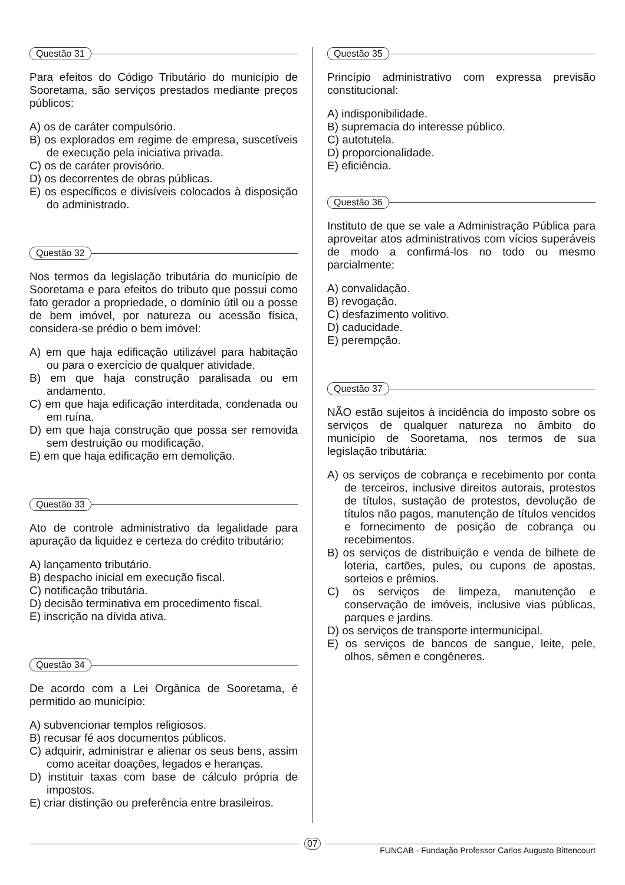Questão 31
Para efeitos do Código Tributário do município de Sooretama, são serviços prestados mediante preços públicos:
A) os de caráter compulsório.
B) os explorados em regime de empresa, suscetíveis de execução pela iniciativa privada.
C) os de caráter provisório.
D) os decorrentes de obras públicas.
E) os específicos e divisíveis colocados à disposição do administrado.
Questão 32
Nos termos da legislação tributária do município de Sooretama e para efeitos do tributo que possui como fato gerador a propriedade, o domínio útil ou a posse de bem imóvel, por natureza ou acessão física, considera-se prédio o bem imóvel:
A) em que haja edificação utilizável para habitação ou para o exercício de qualquer atividade.
B) em que haja construção paralisada ou em andamento.
C) em que haja edificação interditada, condenada ou em ruína.
D) em que haja construção que possa ser removida sem destruição ou modificação.
E) em que haja edificação em demolição.
Questão 33
Ato de controle administrativo da legalidade para apuração da liquidez e certeza do crédito tributário:
A) lançamento tributário.
B) despacho inicial em execução fiscal.
C) notificação tributária.
D) decisão terminativa em procedimento fiscal.
E) inscrição na dívida ativa.
Questão 34
De acordo com a Lei Orgânica de Sooretama, é permitido ao município:
A) subvencionar templos religiosos.
B) recusar fé aos documentos públicos.
C) adquirir, administrar e alienar os seus bens, assim como aceitar doações, legados e heranças.
D) instituir taxas com base de cálculo própria de impostos.
E) criar distinção ou preferência entre brasileiros.
Questão 35
Princípio administrativo com expressa previsão constitucional:
A) indisponibilidade.
B) supremacia do interesse público.
C) autotutela.
D) proporcionalidade.
E) eficiência.
Questão 36
Instituto de que se vale a Administração Pública para aproveitar atos administrativos com vícios superáveis de modo a confirmá-los no todo ou mesmo parcialmente:
A) convalidação.
B) revogação.
C) desfazimento volitivo.
D) caducidade.
E) perempção.
Questão 37
NÃO estão sujeitos à incidência do imposto sobre os serviços de qualquer natureza no âmbito do município de Sooretama, nos termos de sua legislação tributária:
A) os serviços de cobrança e recebimento por conta de terceiros, inclusive direitos autorais, protestos de títulos, sustação de protestos, devolução de títulos não pagos, manutenção de títulos vencidos e fornecimento de posição de cobrança ou recebimentos.
B) os serviços de distribuição e venda de bilhete de loteria, cartões, pules, ou cupons de apostas, sorteios e prêmios.
C) os serviços de limpeza, manutenção e conservação de imóveis, inclusive vias públicas, parques e jardins.
D) os serviços de transporte intermunicipal.
E) os serviços de bancos de sangue, leite, pele, olhos, sêmen e congêneres.
07
FUNCAB - Fundação Professor Carlos Augusto Bittencourt